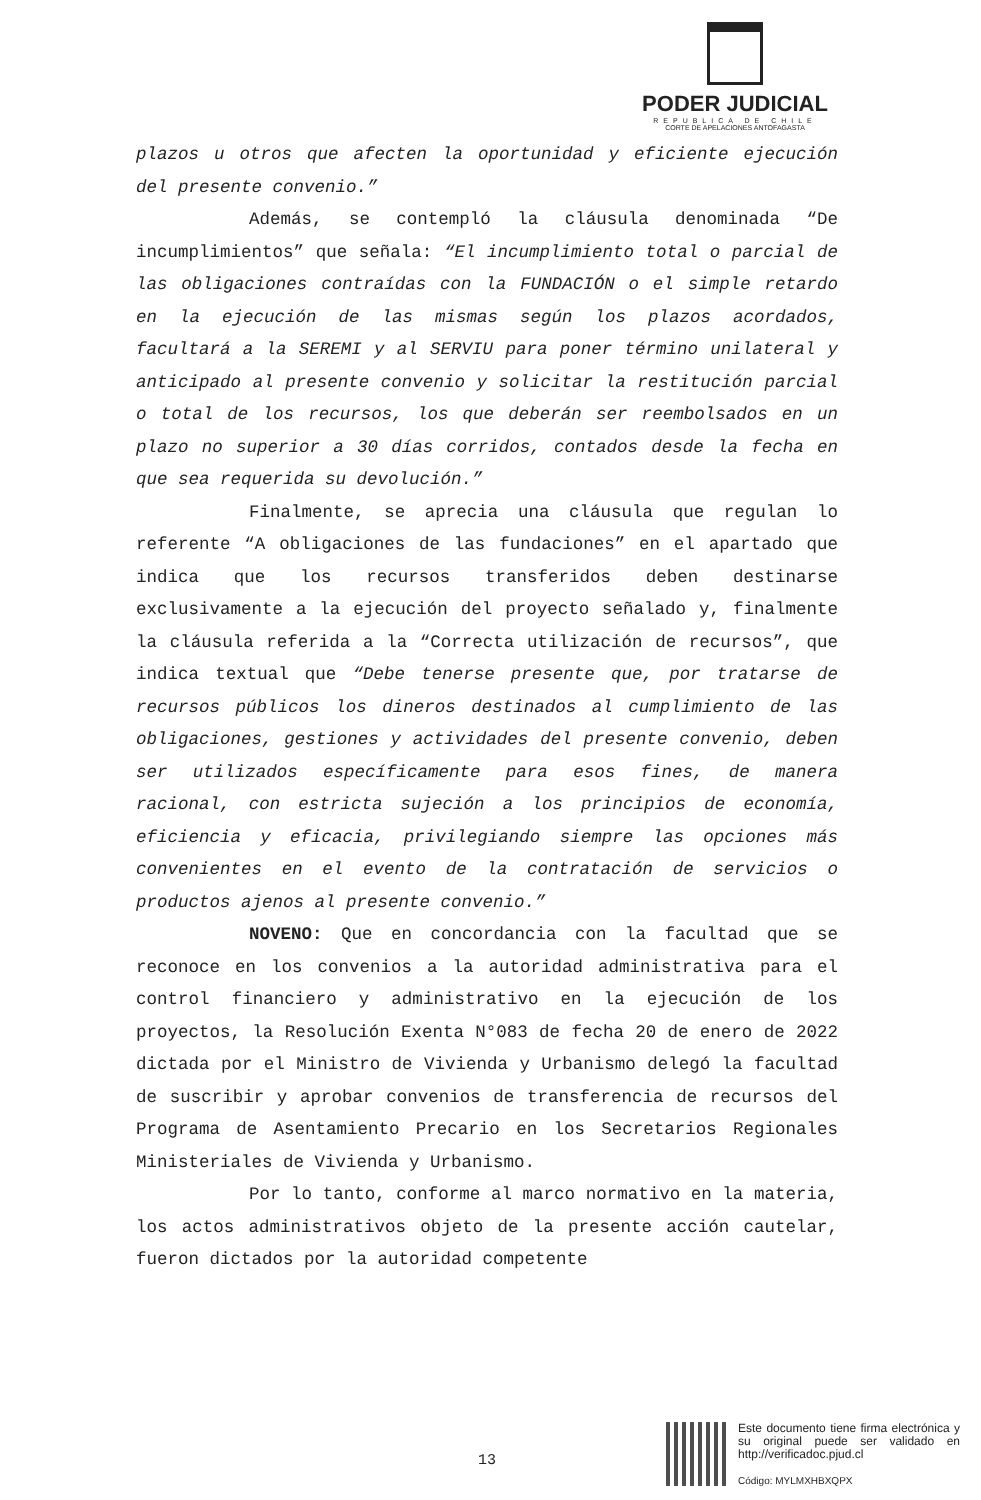PODER JUDICIAL
REPUBLICA DE CHILE
CORTE DE APELACIONES ANTOFAGASTA
plazos u otros que afecten la oportunidad y eficiente ejecución del presente convenio.”
Además, se contempló la cláusula denominada “De incumplimientos” que señala: “El incumplimiento total o parcial de las obligaciones contraídas con la FUNDACIÓN o el simple retardo en la ejecución de las mismas según los plazos acordados, facultará a la SEREMI y al SERVIU para poner término unilateral y anticipado al presente convenio y solicitar la restitución parcial o total de los recursos, los que deberán ser reembolsados en un plazo no superior a 30 días corridos, contados desde la fecha en que sea requerida su devolución.”
Finalmente, se aprecia una cláusula que regulan lo referente “A obligaciones de las fundaciones” en el apartado que indica que los recursos transferidos deben destinarse exclusivamente a la ejecución del proyecto señalado y, finalmente la cláusula referida a la “Correcta utilización de recursos”, que indica textual que “Debe tenerse presente que, por tratarse de recursos públicos los dineros destinados al cumplimiento de las obligaciones, gestiones y actividades del presente convenio, deben ser utilizados específicamente para esos fines, de manera racional, con estricta sujeción a los principios de economía, eficiencia y eficacia, privilegiando siempre las opciones más convenientes en el evento de la contratación de servicios o productos ajenos al presente convenio.”
NOVENO: Que en concordancia con la facultad que se reconoce en los convenios a la autoridad administrativa para el control financiero y administrativo en la ejecución de los proyectos, la Resolución Exenta N°083 de fecha 20 de enero de 2022 dictada por el Ministro de Vivienda y Urbanismo delegó la facultad de suscribir y aprobar convenios de transferencia de recursos del Programa de Asentamiento Precario en los Secretarios Regionales Ministeriales de Vivienda y Urbanismo.
Por lo tanto, conforme al marco normativo en la materia, los actos administrativos objeto de la presente acción cautelar, fueron dictados por la autoridad competente
13
Este documento tiene firma electrónica y su original puede ser validado en http://verificadoc.pjud.cl
Código: MYLMXHBXQPX